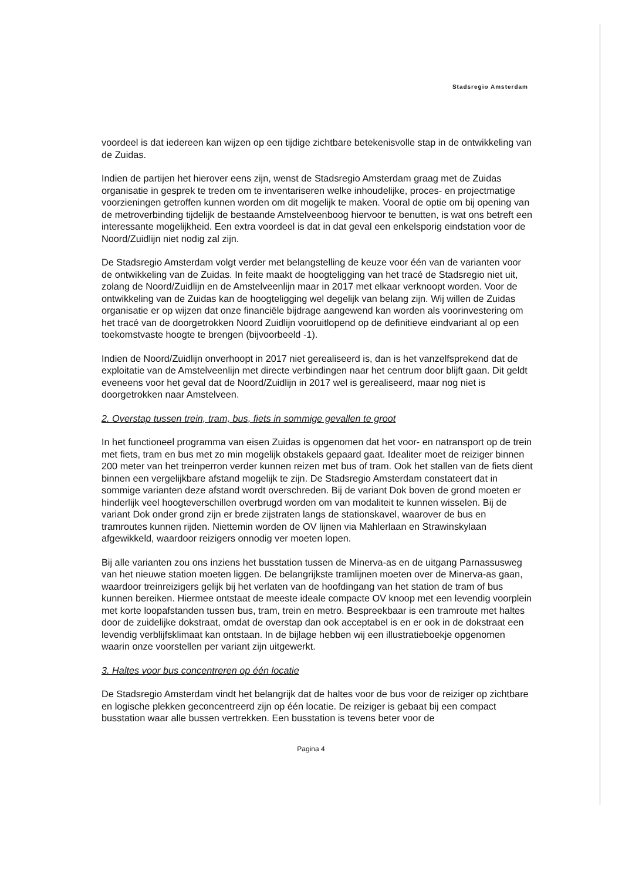Stadsregio Amsterdam
voordeel is dat iedereen kan wijzen op een tijdige zichtbare betekenisvolle stap in de ontwikkeling van de Zuidas.
Indien de partijen het hierover eens zijn, wenst de Stadsregio Amsterdam graag met de Zuidas organisatie in gesprek te treden om te inventariseren welke inhoudelijke, proces- en projectmatige voorzieningen getroffen kunnen worden om dit mogelijk te maken. Vooral de optie om bij opening van de metroverbinding tijdelijk de bestaande Amstelveenboog hiervoor te benutten, is wat ons betreft een interessante mogelijkheid. Een extra voordeel is dat in dat geval een enkelsporig eindstation voor de Noord/Zuidlijn niet nodig zal zijn.
De Stadsregio Amsterdam volgt verder met belangstelling de keuze voor één van de varianten voor de ontwikkeling van de Zuidas. In feite maakt de hoogteligging van het tracé de Stadsregio niet uit, zolang de Noord/Zuidlijn en de Amstelveenlijn maar in 2017 met elkaar verknoopt worden. Voor de ontwikkeling van de Zuidas kan de hoogteligging wel degelijk van belang zijn. Wij willen de Zuidas organisatie er op wijzen dat onze financiële bijdrage aangewend kan worden als voorinvestering om het tracé van de doorgetrokken Noord Zuidlijn vooruitlopend op de definitieve eindvariant al op een toekomstvaste hoogte te brengen (bijvoorbeeld -1).
Indien de Noord/Zuidlijn onverhoopt in 2017 niet gerealiseerd is, dan is het vanzelfsprekend dat de exploitatie van de Amstelveenlijn met directe verbindingen naar het centrum door blijft gaan. Dit geldt eveneens voor het geval dat de Noord/Zuidlijn in 2017 wel is gerealiseerd, maar nog niet is doorgetrokken naar Amstelveen.
2. Overstap tussen trein, tram, bus, fiets in sommige gevallen te groot
In het functioneel programma van eisen Zuidas is opgenomen dat het voor- en natransport op de trein met fiets, tram en bus met zo min mogelijk obstakels gepaard gaat. Idealiter moet de reiziger binnen 200 meter van het treinperron verder kunnen reizen met bus of tram. Ook het stallen van de fiets dient binnen een vergelijkbare afstand mogelijk te zijn. De Stadsregio Amsterdam constateert dat in sommige varianten deze afstand wordt overschreden. Bij de variant Dok boven de grond moeten er hinderlijk veel hoogteverschillen overbrugd worden om van modaliteit te kunnen wisselen. Bij de variant Dok onder grond zijn er brede zijstraten langs de stationskavel, waarover de bus en tramroutes kunnen rijden. Niettemin worden de OV lijnen via Mahlerlaan en Strawinskylaan afgewikkeld, waardoor reizigers onnodig ver moeten lopen.
Bij alle varianten zou ons inziens het busstation tussen de Minerva-as en de uitgang Parnassusweg van het nieuwe station moeten liggen. De belangrijkste tramlijnen moeten over de Minerva-as gaan, waardoor treinreizigers gelijk bij het verlaten van de hoofdingang van het station de tram of bus kunnen bereiken. Hiermee ontstaat de meeste ideale compacte OV knoop met een levendig voorplein met korte loopafstanden tussen bus, tram, trein en metro. Bespreekbaar is een tramroute met haltes door de zuidelijke dokstraat, omdat de overstap dan ook acceptabel is en er ook in de dokstraat een levendig verblijfsklimaat kan ontstaan. In de bijlage hebben wij een illustratieboekje opgenomen waarin onze voorstellen per variant zijn uitgewerkt.
3. Haltes voor bus concentreren op één locatie
De Stadsregio Amsterdam vindt het belangrijk dat de haltes voor de bus voor de reiziger op zichtbare en logische plekken geconcentreerd zijn op één locatie. De reiziger is gebaat bij een compact busstation waar alle bussen vertrekken. Een busstation is tevens beter voor de
Pagina 4